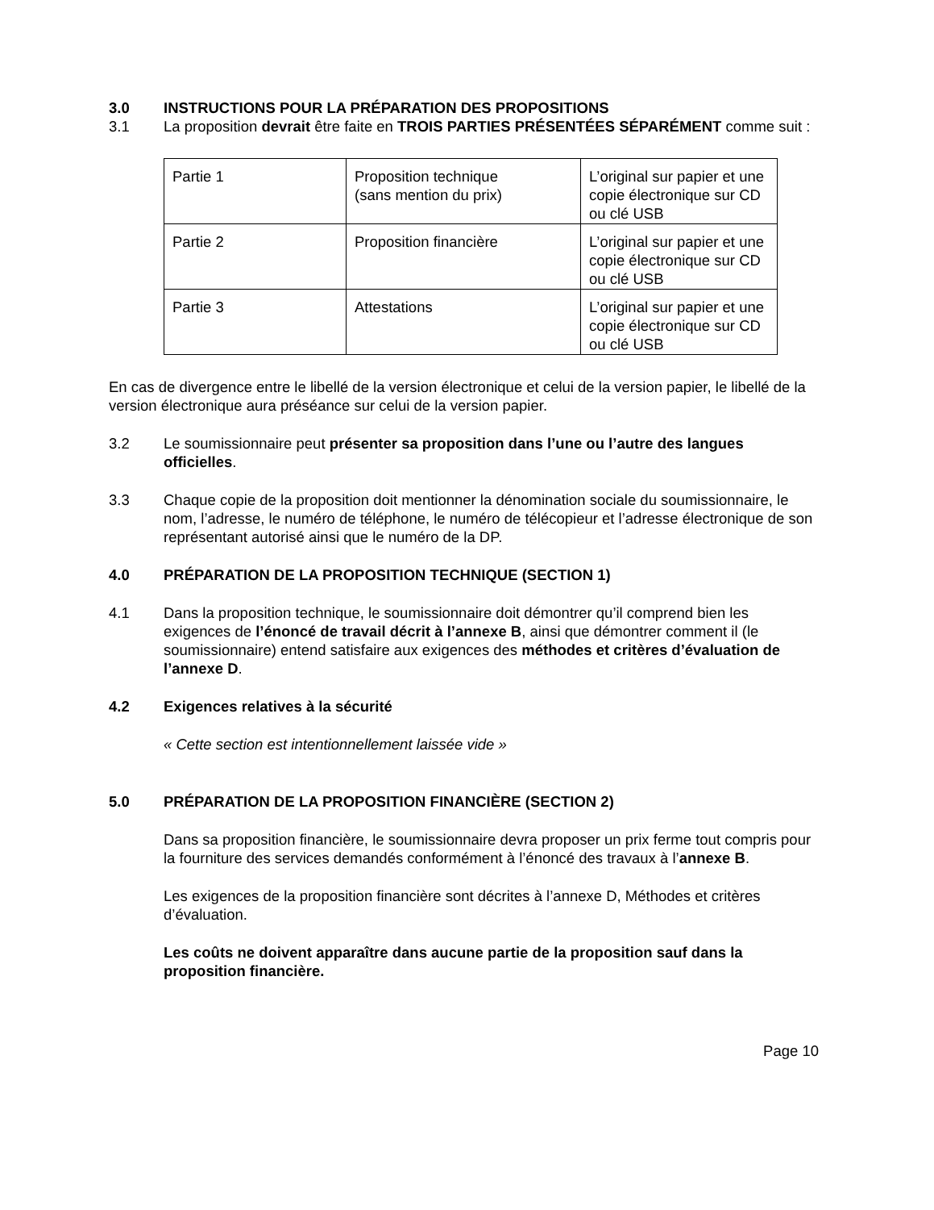3.0 INSTRUCTIONS POUR LA PRÉPARATION DES PROPOSITIONS
3.1 La proposition devrait être faite en TROIS PARTIES PRÉSENTÉES SÉPARÉMENT comme suit :
| Partie 1 | Proposition technique (sans mention du prix) | L’original sur papier et une copie électronique sur CD ou clé USB |
| Partie 2 | Proposition financière | L’original sur papier et une copie électronique sur CD ou clé USB |
| Partie 3 | Attestations | L’original sur papier et une copie électronique sur CD ou clé USB |
En cas de divergence entre le libellé de la version électronique et celui de la version papier, le libellé de la version électronique aura préséance sur celui de la version papier.
3.2 Le soumissionnaire peut présenter sa proposition dans l’une ou l’autre des langues officielles.
3.3 Chaque copie de la proposition doit mentionner la dénomination sociale du soumissionnaire, le nom, l’adresse, le numéro de téléphone, le numéro de télécopieur et l’adresse électronique de son représentant autorisé ainsi que le numéro de la DP.
4.0 PRÉPARATION DE LA PROPOSITION TECHNIQUE (SECTION 1)
4.1 Dans la proposition technique, le soumissionnaire doit démontrer qu’il comprend bien les exigences de l’énoncé de travail décrit à l’annexe B, ainsi que démontrer comment il (le soumissionnaire) entend satisfaire aux exigences des méthodes et critères d’évaluation de l’annexe D.
4.2 Exigences relatives à la sécurité
« Cette section est intentionnellement laissée vide »
5.0 PRÉPARATION DE LA PROPOSITION FINANCIÈRE (SECTION 2)
Dans sa proposition financière, le soumissionnaire devra proposer un prix ferme tout compris pour la fourniture des services demandés conformément à l’énoncé des travaux à l’annexe B.
Les exigences de la proposition financière sont décrites à l’annexe D, Méthodes et critères d’évaluation.
Les coûts ne doivent apparaître dans aucune partie de la proposition sauf dans la proposition financière.
Page 10